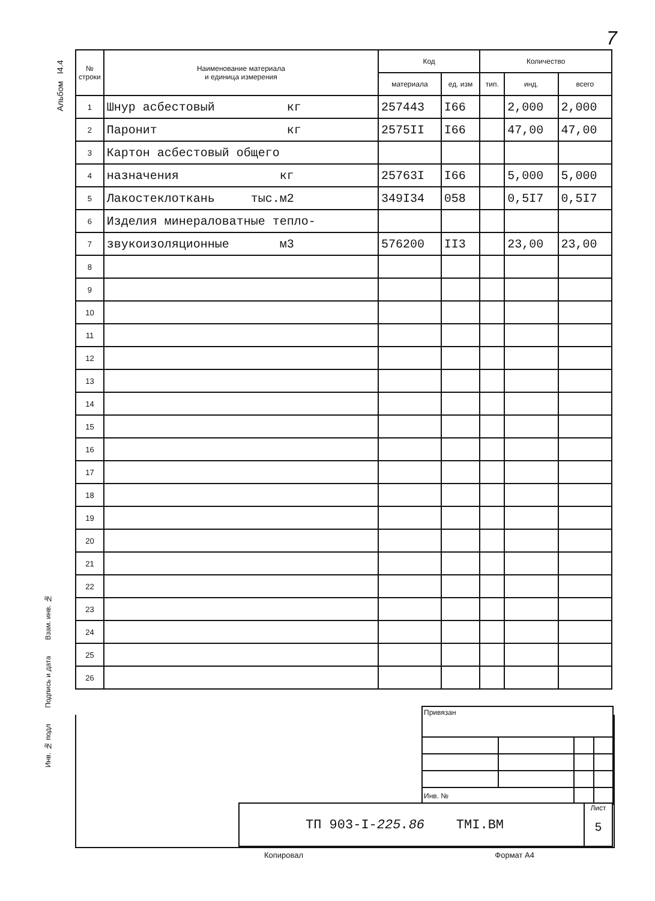7
Альбом I4.4
Инв. № подл Подпись и дата Взам. инв. №
| № строки | Наименование материала и единица измерения | Код | | Количество | | |
| --- | --- | --- | --- | --- | --- | --- |
| | | материала | ед. изм | тип. | инд. | всего |
| 1 | Шнур асбестовый кг | 257443 | I66 | | 2,000 | 2,000 |
| 2 | Паронит кг | 2575II | I66 | | 47,00 | 47,00 |
| 3 | Картон асбестовый общего | | | | | |
| 4 | назначения кг | 25763I | I66 | | 5,000 | 5,000 |
| 5 | Лакостеклоткань тыс.м2 | 349I34 | 058 | | 0,5I7 | 0,5I7 |
| 6 | Изделия минераловатные тепло- | | | | | |
| 7 | звукоизоляционные м3 | 576200 | II3 | | 23,00 | 23,00 |
| 8 | | | | | | |
| 9 | | | | | | |
| 10 | | | | | | |
| 11 | | | | | | |
| 12 | | | | | | |
| 13 | | | | | | |
| 14 | | | | | | |
| 15 | | | | | | |
| 16 | | | | | | |
| 17 | | | | | | |
| 18 | | | | | | |
| 19 | | | | | | |
| 20 | | | | | | |
| 21 | | | | | | |
| 22 | | | | | | |
| 23 | | | | | | |
| 24 | | | | | | |
| 25 | | | | | | |
| 26 | | | | | | |
| Привязан | | | |
| Инв. № | | | |
ТП 903-I-225.86 ТМI.ВМ
Лист
5
Копировал Формат А4